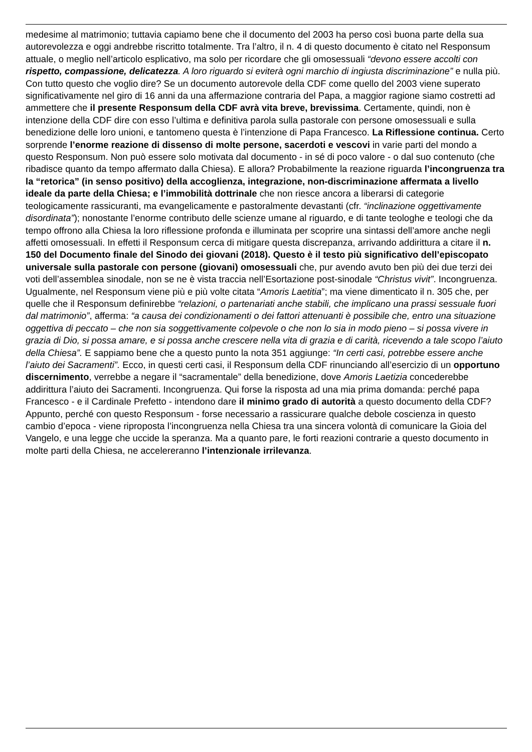medesime al matrimonio; tuttavia capiamo bene che il documento del 2003 ha perso così buona parte della sua autorevolezza e oggi andrebbe riscritto totalmente. Tra l’altro, il n. 4 di questo documento è citato nel Responsum attuale, o meglio nell’articolo esplicativo, ma solo per ricordare che gli omosessuali “devono essere accolti con rispetto, compassione, delicatezza. A loro riguardo si eviterà ogni marchio di ingiusta discriminazione” e nulla più. Con tutto questo che voglio dire? Se un documento autorevole della CDF come quello del 2003 viene superato significativamente nel giro di 16 anni da una affermazione contraria del Papa, a maggior ragione siamo costretti ad ammettere che il presente Responsum della CDF avrà vita breve, brevissima. Certamente, quindi, non è intenzione della CDF dire con esso l’ultima e definitiva parola sulla pastorale con persone omosessuali e sulla benedizione delle loro unioni, e tantomeno questa è l’intenzione di Papa Francesco. La Riflessione continua. Certo sorprende l’enorme reazione di dissenso di molte persone, sacerdoti e vescovi in varie parti del mondo a questo Responsum. Non può essere solo motivata dal documento - in sé di poco valore - o dal suo contenuto (che ribadisce quanto da tempo affermato dalla Chiesa). E allora? Probabilmente la reazione riguarda l’incongruenza tra la “retorica” (in senso positivo) della accoglienza, integrazione, non-discriminazione affermata a livello ideale da parte della Chiesa; e l’immobilità dottrinale che non riesce ancora a liberarsi di categorie teologicamente rassicuranti, ma evangelicamente e pastoralmente devastanti (cfr. “inclinazione oggettivamente disordinata”); nonostante l’enorme contributo delle scienze umane al riguardo, e di tante teologhe e teologi che da tempo offrono alla Chiesa la loro riflessione profonda e illuminata per scoprire una sintassi dell’amore anche negli affetti omosessuali. In effetti il Responsum cerca di mitigare questa discrepanza, arrivando addirittura a citare il n. 150 del Documento finale del Sinodo dei giovani (2018). Questo è il testo più significativo dell’episcopato universale sulla pastorale con persone (giovani) omosessuali che, pur avendo avuto ben più dei due terzi dei voti dell’assemblea sinodale, non se ne è vista traccia nell’Esortazione post-sinodale “Christus vivit”. Incongruenza. Ugualmente, nel Responsum viene più e più volte citata “Amoris Laetitia”; ma viene dimenticato il n. 305 che, per quelle che il Responsum definirebbe “relazioni, o partenariati anche stabili, che implicano una prassi sessuale fuori dal matrimonio”, afferma: “a causa dei condizionamenti o dei fattori attenuanti è possibile che, entro una situazione oggettiva di peccato – che non sia soggettivamente colpevole o che non lo sia in modo pieno – si possa vivere in grazia di Dio, si possa amare, e si possa anche crescere nella vita di grazia e di carità, ricevendo a tale scopo l’aiuto della Chiesa”. E sappiamo bene che a questo punto la nota 351 aggiunge: “In certi casi, potrebbe essere anche l’aiuto dei Sacramenti”. Ecco, in questi certi casi, il Responsum della CDF rinunciando all’esercizio di un opportuno discernimento, verrebbe a negare il “sacramentale” della benedizione, dove Amoris Laetizia concederebbe addirittura l’aiuto dei Sacramenti. Incongruenza. Qui forse la risposta ad una mia prima domanda: perché papa Francesco - e il Cardinale Prefetto - intendono dare il minimo grado di autorità a questo documento della CDF? Appunto, perché con questo Responsum - forse necessario a rassicurare qualche debole coscienza in questo cambio d’epoca - viene riproposta l’incongruenza nella Chiesa tra una sincera volontà di comunicare la Gioia del Vangelo, e una legge che uccide la speranza. Ma a quanto pare, le forti reazioni contrarie a questo documento in molte parti della Chiesa, ne accelereranno l’intenzionale irrilevanza.